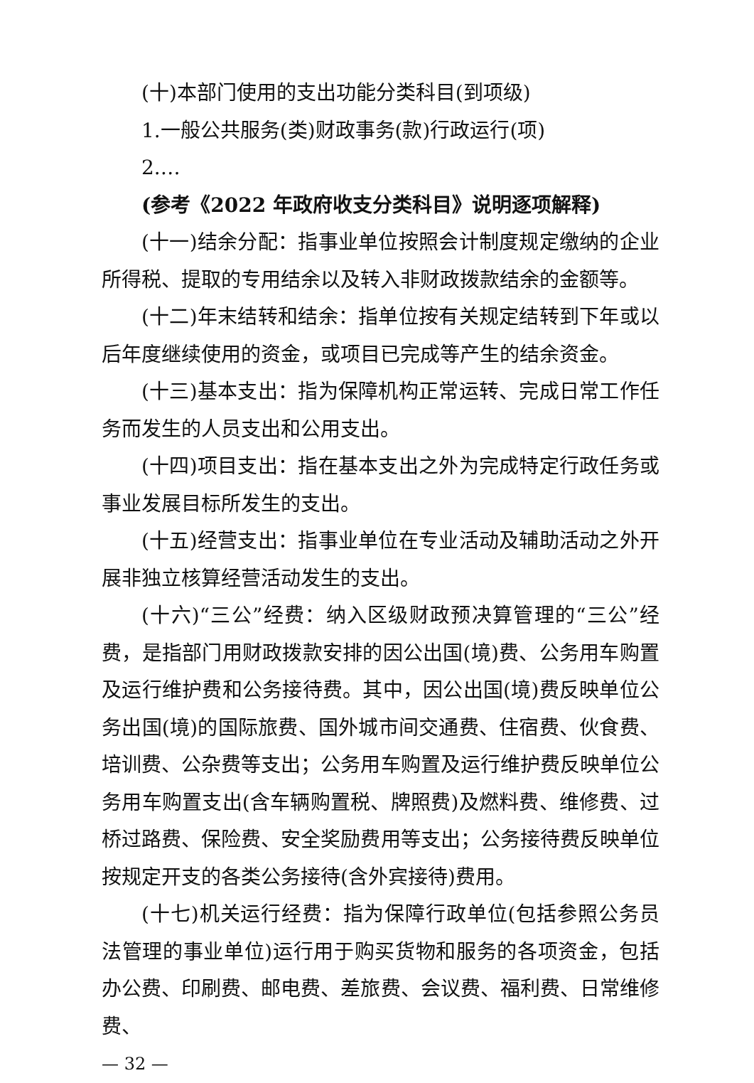(十)本部门使用的支出功能分类科目(到项级)
1.一般公共服务(类)财政事务(款)行政运行(项)
2.…
(参考《2022 年政府收支分类科目》说明逐项解释)
(十一)结余分配：指事业单位按照会计制度规定缴纳的企业所得税、提取的专用结余以及转入非财政拨款结余的金额等。
(十二)年末结转和结余：指单位按有关规定结转到下年或以后年度继续使用的资金，或项目已完成等产生的结余资金。
(十三)基本支出：指为保障机构正常运转、完成日常工作任务而发生的人员支出和公用支出。
(十四)项目支出：指在基本支出之外为完成特定行政任务或事业发展目标所发生的支出。
(十五)经营支出：指事业单位在专业活动及辅助活动之外开展非独立核算经营活动发生的支出。
(十六)“三公”经费：纳入区级财政预决算管理的“三公”经费，是指部门用财政拨款安排的因公出国(境)费、公务用车购置及运行维护费和公务接待费。其中，因公出国(境)费反映单位公务出国(境)的国际旅费、国外城市间交通费、住宿费、伙食费、培训费、公杂费等支出；公务用车购置及运行维护费反映单位公务用车购置支出(含车辆购置税、牌照费)及燃料费、维修费、过桥过路费、保险费、安全奖励费用等支出；公务接待费反映单位按规定开支的各类公务接待(含外宾接待)费用。
(十七)机关运行经费：指为保障行政单位(包括参照公务员法管理的事业单位)运行用于购买货物和服务的各项资金，包括办公费、印刷费、邮电费、差旅费、会议费、福利费、日常维修费、
— 32 —